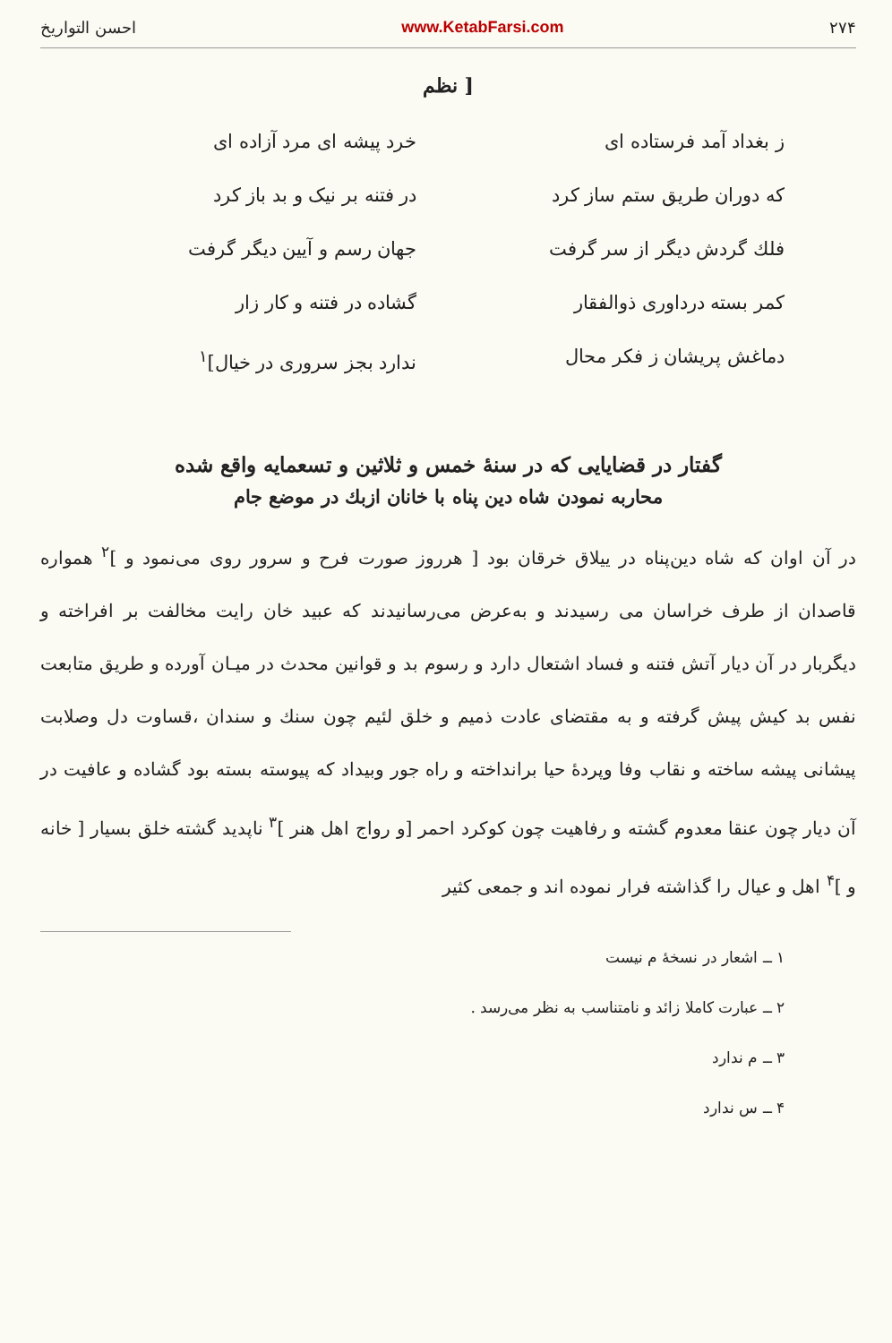۲۷۴ www.KetabFarsi.com احسن التواریخ
[ نظم
ز بغداد آمد فرستاده ای
خرد پیشه ای مرد آزاده ای
که دوران طریق ستم ساز کرد
در فتنه بر نیک و بد باز کرد
فلك گردش دیگر از سر گرفت
جهان رسم و آیین دیگر گرفت
کمر بسته درداوری ذوالفقار
گشاده در فتنه و کار زار
دماغش پریشان ز فکر محال
ندارد بجز سروری در خیال]<sup>۱</sup>
گفتار در قضایایی که در سنهٔ خمس و ثلاثین و تسعمایه واقع شده
محاربه نمودن شاه دین پناه با خانان ازبك در موضع جام
در آن اوان که شاه دین‌پناه در ییلاق خرقان بود [ هرروز صورت فرح و سرور روی می‌نمود و ]<sup>۲</sup> همواره قاصدان از طرف خراسان می رسیدند و به‌عرض می‌رسانیدند که عبید خان رایت مخالفت بر افراخته و دیگربار در آن دیار آتش فتنه و فساد اشتعال دارد و رسوم بد و قوانین محدث در میـان آورده و طریق متابعت نفس بد کیش پیش گرفته و به مقتضای عادت ذمیم و خلق لئیم چون سنك و سندان ،قساوت دل وصلابت پیشانی پیشه ساخته و نقاب وفا وپردهٔ حیا برانداخته و راه جور وبیداد که پیوسته بسته بود گشاده و عافیت در آن دیار چون عنقا معدوم گشته و رفاهیت چون کوکرد احمر [و رواج اهل هنر ]<sup>۳</sup> ناپدید گشته خلق بسیار [ خانه و ]<sup>۴</sup> اهل و عیال را گذاشته فرار نموده اند و جمعی کثیر
۱ ــ اشعار در نسخهٔ م نیست
۲ ــ عبارت کاملا زائد و نامتناسب به نظر می‌رسد .
۳ ــ م ندارد
۴ ــ س ندارد